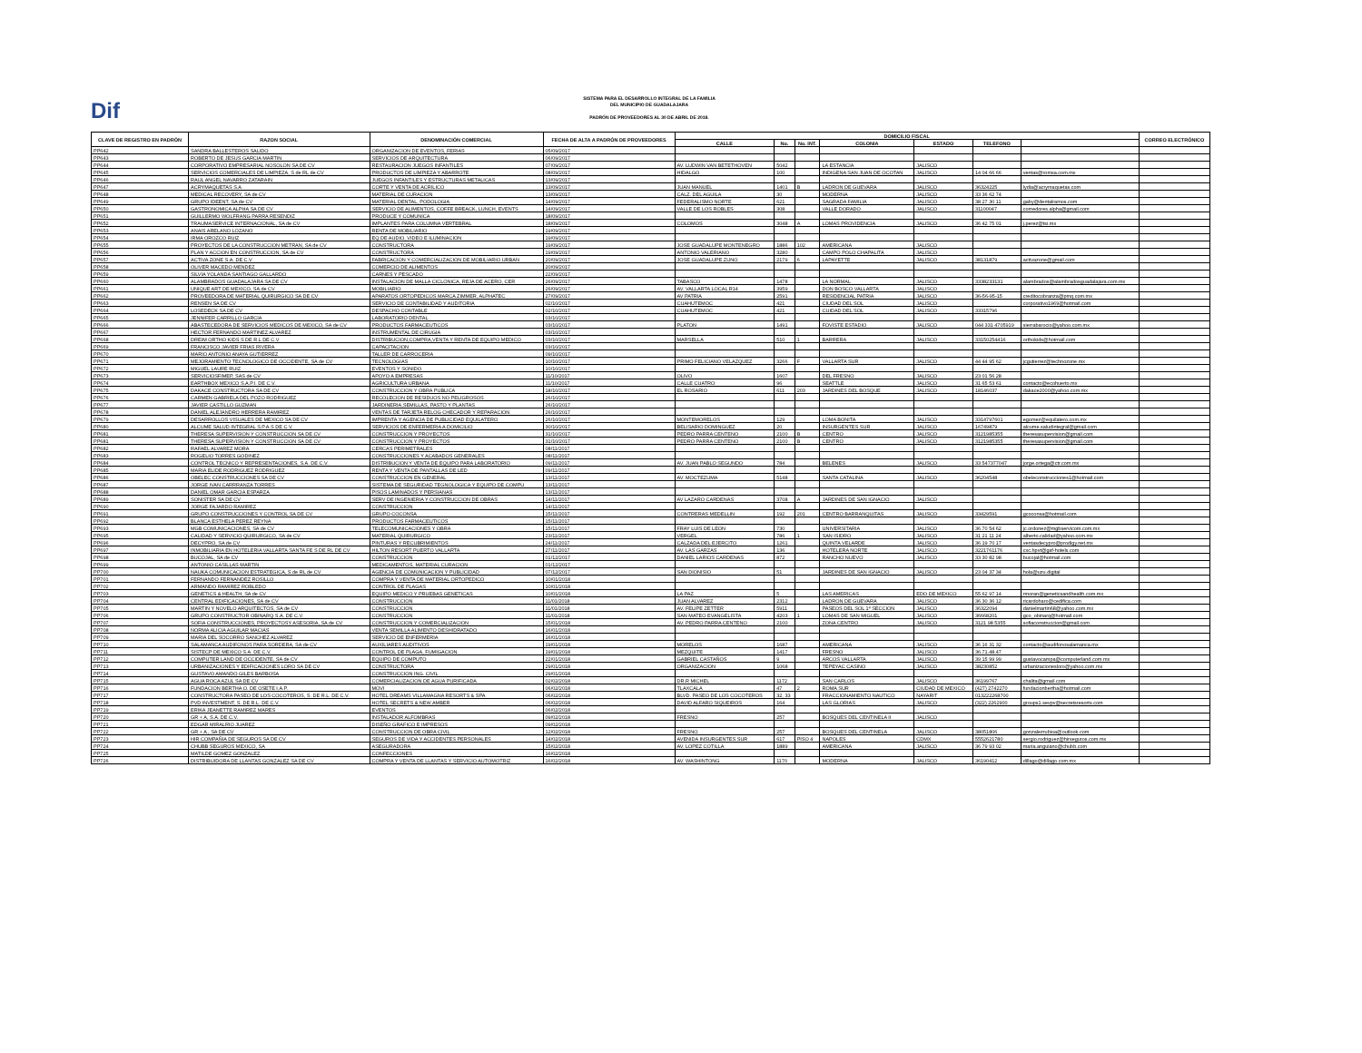Dif
SISTEMA PARA EL DESARROLLO INTEGRAL DE LA FAMILIA
DEL MUNICIPIO DE GUADALAJARA
PADRÓN DE PROVEEDORES AL 30 DE ABRIL DE 2018.
| CLAVE DE REGISTRO EN PADRÓN | RAZON SOCIAL | DENOMINACIÓN COMERCIAL | FECHA DE ALTA A PADRÓN DE PROVEEDORES | DOMICILIO FISCAL | | | | | | | CORREO ELECTRÓNICO |
| --- | --- | --- | --- | --- | --- | --- | --- | --- | --- | --- | --- |
| | | | | CALLE | No. | No. INT. | COLONIA | ESTADO | TELEFONO | | |
| PP642 | SANDRA BALLESTEROS SALIDO | ORGANIZACION DE EVENTOS, FERIAS | 05/09/2017 | | | | | | | | |
| PP643 | ROBERTO DE JESUS GARCIA MARTIN | SERVICIOS DE ARQUITECTURA | 06/09/2017 | | | | | | | | |
| PP644 | CORPORATIVO EMPRESARIAL NOSOLON SA DE CV | RESTAURACION JUEGOS INFANTILES | 07/09/2017 | AV. LUDWIN VAN BETETHOVEN | 5042 | | LA ESTANCIA | JALISCO | | | |
| PP645 | SERVICIOS COMERCIALES DE LIMPIEZA, S de RL de CV | PRODUCTOS DE LIMPIEZA Y ABARROTE | 08/09/2017 | HIDALGO | 100 | | INDIGENA SAN JUAN DE OCOTAN | JALISCO | 14 04 66 66 | ventas@romsa.com.mx | |
| PP646 | RAUL ANGEL NAVARRO ZATARAIN | JUEGOS INFANTILES Y ESTRUCTURAS METALICAS | 13/09/2017 | | | | | | | | |
| PP647 | ACRYMAQUETAS S.A | CORTE Y VENTA DE ACRILICO | 13/09/2017 | JUAN MANUEL | 1401 | B | LADRON DE GUEVARA | JALISCO | 36324225 | lydia@acrymaquetas.com | |
| PP648 | MEDICAL RECOVERY, SA de CV | MATERIAL DE CURACION | 13/09/2017 | CALZ. DEL AGUILA | 30 | | MODERNA | JALISCO | 33 36 62 74 | | |
| PP649 | GRUPO IDEENT, SA de CV | MATERIAL DENTAL, PODOLOGIA | 14/09/2017 | FEDERALISMO NORTE | 621 | | SAGRADA FAMILIA | JALISCO | 38 27 30 11 | gaby@dentalramos.com | |
| PP650 | GASTRONOMICA ALPHA SA DE CV | SERVICIO DE ALIMENTOS, COFFE BREACK, LUNCH, EVENTS | 14/09/2017 | VALLE DE LOS ROBLES | 308 | | VALLE DORADO | JALISCO | 31100047 | comedores.alpha@gmail.com | |
| PP651 | GUILLERMO WOLFRANG PARRA RESENDIZ | PRODUCE Y COMUNICA | 18/09/2017 | | | | | | | | |
| PP652 | TRAUMASERVICE INTERNACIONAL, SA de CV | IMPLANTES PARA COLUMNA VERTEBRAL | 18/09/2017 | COLOMOS | 3048 | A | LOMAS PROVIDENCIA | JALISCO | 36 42 75 01 | j.perez@tsi.mx | |
| PP653 | ANAIS ARELANO LOZANO | RENTA DE MOBILIARIO | 19/09/2017 | | | | | | | | |
| PP654 | IRMA OROZCO RUIZ | EQ DE AUDIO, VIDEO E ILUMINACION | 19/09/2017 | | | | | | | | |
| PP655 | PROYECTOS DE LA CONSTRUCCION METRAN, SA de CV | CONSTRUCTORA | 19/09/2017 | JOSE GUADALUPE MONTENEGRO | 1886 | 102 | AMERICANA | JALISCO | | | |
| PP656 | PLAN Y ACCION EN CONSTRUCCION, SA de CV | CONSTRUCTORA | 19/09/2017 | ANTONIO VALERIANO | 3280 | | CAMPO POLO CHAPALITA | JALISCO | | | |
| PP657 | ACTIVA ZONE S.A. DE C.V. | FABRICACION Y COMERCIALIZACION DE MOBILIARIO URBAN | 20/09/2017 | JOSE GUADALUPE ZUNO | 2179 | 6 | LAPAYETTE | JALISCO | 38131879 | activazone@gmail.com | |
| PP658 | OLIVER MACEDO MENDEZ | COMERCIO DE ALIMENTOS | 20/09/2017 | | | | | | | | |
| PP659 | SILVIA YOLANDA SANTIAGO GALLARDO | CARNES Y PESCADO | 22/09/2017 | | | | | | | | |
| PP660 | ALAMBRADOS GUADALAJARA SA DE CV | INSTALACION DE MALLA CICLONICA, REJA DE ACERO, CER | 26/09/2017 | TABASCO | 1478 | | LA NORMAL | JALISCO | 3338233131 | alambrados@alambradosguadalajara.com.mx | |
| PP661 | UNIQUE ART DE MEXICO, SA de CV | MOBILIARIO | 26/09/2017 | AV. VALLARTA LOCAL R14 | 3959 | | DON BOSCO VALLARTA | JALISCO | | | |
| PP662 | PROVEEDORA DE MATERIAL QUIRURGICO SA DE CV | APARATOS ORTOPEDICOS MARCA ZIMMER, ALPHATEC | 27/09/2017 | AV PATRIA | 2591 | | RESIDENCIAL PATRIA | JALISCO | 36-56-95-15 | creditocobranza@pmq.com.mx | |
| PP663 | RENSEN SA DE CV | SERVICIO DE CONTABILIDAD Y AUDITORIA | 02/10/2017 | CUAHUTEMOC | 421 | | CIUDAD DEL SOL | JALISCO | | corporativo1969@hotmail.com | |
| PP664 | LOSEDECK SA DE CV | DESPACHO CONTABLE | 02/10/2017 | CUAHUTEMOC | 421 | | CUIDAD DEL SOL | JALISCO | 33315796 | | |
| PP665 | JENNIFER CARRILLO GARCIA | LABORATORIO DENTAL | 03/10/2017 | | | | | | | | |
| PP666 | ABASTECEDORA DE SERVICIOS MEDICOS DE MEXICO, SA de CV | PRODUCTOS FARMACEUTICOS | 03/10/2017 | PLATON | 1491 | | FOVISTE ESTADIO | JALISCO | 044 331 4705919 | sierrabarocio@yahoo.com.mx | |
| PP667 | HECTOR FERNANDO MARTINEZ ALVAREZ | INSTRUMENTAL DE CIRUGIA | 03/10/2017 | | | | | | | | |
| PP668 | DREIM ORTHO KIDS S DE R.L DE C.V | DISTRIBUCION,COMPRA,VENTA Y RENTA DE EQUIPO MEDICO | 03/10/2017 | MARSELLA | 510 | 1 | BARRERA | JALISCO | 33150254416 | orthokids@hotmail.com | |
| PP669 | FRANCISCO JAVIER FRIAS RIVERA | CAPACITACION | 03/10/2017 | | | | | | | | |
| PP670 | MARIO ANTONIO ANAYA GUTIERREZ | TALLER DE CARROCERIA | 09/10/2017 | | | | | | | | |
| PP671 | MEJORAMIENTO TECNOLOGICO DE OCCIDENTE, SA de CV | TECNOLOGIAS | 10/10/2017 | PRIMO FELICIANO VELAZQUEZ | 3266 | F | VALLARTA SUR | JALISCO | 44 44 95 62 | jcgutierrez@technozone.mx | |
| PP672 | MIGUEL LAURE RUIZ | EVENTOS Y SONIDO | 10/10/2017 | | | | | | | | |
| PP673 | SERVICIOSFIMEP, SAS de CV | APOYO A EMPRESAS | 11/10/2017 | OLIVO | 1607 | | DEL FRESNO | JALISCO | 23 01 56 28 | | |
| PP674 | EARTHBOX MEXICO S.A.P.I. DE C.V. | AGRICULTURA URBANA | 11/10/2017 | CALLE CUATRO | 96 | | SEATTLE | JALISCO | 31 65 53 61 | contacto@ecohuerto.mx | |
| PP675 | DAKACE CONSTRUCTORA SA DE CV | CONSTRUCCION Y OBRA PUBLICA | 18/10/2017 | EL ROSARIO | 611 | 203 | JARDINES DEL BOSQUE | JALISCO | 18146037 | dakace2000@yahoo.com.mx | |
| PP676 | CARMEN GABRIELA DEL POZO RODRIGUEZ | RECOLECION DE RESIDUOS NO PELIGROSOS | 26/10/2017 | | | | | | | | |
| PP677 | JAVIER CASTILLO GUZMAN | JARDINERIA,SEMILLAS, PASTO Y PLANTAS | 26/10/2017 | | | | | | | | |
| PP678 | DANIEL ALEJANDRO HERRERA RAMIREZ | VENTAS DE TARJETA RELOG CHECADOR Y REPARACION | 26/10/2017 | | | | | | | | |
| PP679 | DESARROLLOS VISUALES DE MEXICO SA DE CV | IMPRENTA Y AGENCIA DE PUBLICIDAD EQUILATERO | 26/10/2017 | MONTEMORELOS | 129 | | LOMA BONITA | JALISCO | 3314797601 | egomez@equilatero.com.mx | |
| PP680 | ALCUME SALUD INTEGRAL S.P.A.S DE C.V. | SERVICIOS DE ENFERMERIA A DOMICILIO | 30/10/2017 | BELISARIO DOMINGUEZ | 20 | | INSURGENTES SUR | JALISCO | 16749879 | alcume.saludintegral@gmail.com | |
| PP681 | THERESA SUPERVISION Y CONSTRUCCION SA DE CV | CONSTRUCCION Y PROYECTOS | 31/10/2017 | PEDRO PARRA CENTENO | 2100 | B | CENTRO | JALISCO | 3121985355 | theresasupervision@gmail.com | |
| PP681 | THERESA SUPERVISION Y CONSTRUCCION SA DE CV | CONSTRUCCION Y PROYECTOS | 31/10/2017 | PEDRO PARRA CENTENO | 2100 | B | CENTRO | JALISCO | 3121985355 | theresasupervision@gmail.com | |
| PP682 | RAFAEL ALVAREZ MORA | CERCAS PERIMETRALES | 08/11/2017 | | | | | | | | |
| PP683 | ROGELIO TORRES GODINEZ | CONSTRUCCIONES Y ACABADOS GENERALES | 08/11/2017 | | | | | | | | |
| PP684 | CONTROL TECNICO Y REPRESENTACIONES, S.A. DE C.V. | DISTRIBUCION Y VENTA DE EQUIPO PARA LABORATORIO | 09/11/2017 | AV. JUAN PABLO SEGUNDO | 784 | | BELENES | JALISCO | 33 547377047 | jorge.ortega@ctr.com.mx | |
| PP685 | MARIA ELIDE RODRIGUEZ RODRIGUEZ | RENTA Y VENTA DE PANTALLAS DE LED | 09/11/2017 | | | | | | | | |
| PP686 | OBELEC CONSTRUCCIONES SA DE CV | CONSTRUCCION EN GENERAL | 13/11/2017 | AV. MOCTEZUMA | 5148 | | SANTA CATALINA | JALISCO | 36204548 | obeleconstrucciones1@hotmail.com | |
| PP687 | JORGE IVAN CARRRANZA TORRES | SISTEMA DE SEGURIDAD TEGNOLOGICA Y EQUIPO DE COMPU | 13/11/2017 | | | | | | | | |
| PP688 | DANIEL OMAR GARCIA ESPARZA | PISOS LAMINADOS Y PERSIANAS | 13/11/2017 | | | | | | | | |
| PP689 | SONISTER SA DE CV | SERV DE INGENIERIA Y CONSTRUCCION DE OBRAS | 14/11/2017 | AV LAZARO CARDENAS | 3708 | A | JARDINES DE SAN IGNACIO | JALISCO | | | |
| PP690 | JORGE FAJARDO RAMIREZ | CONSTRUCCION | 14/11/2017 | | | | | | | | |
| PP691 | GRUPO CONSTRUCCIONES Y CONTROL SA DE CV | GRUPO COCONSA | 15/11/2017 | CONTRERAS MEDELLIN | 192 | 201 | CENTRO BARRANQUITAS | JALISCO | 33429591 | gcoconsa@hotmail.com | |
| PP692 | BLANCA ESTHELA PEREZ REYNA | PRODUCTOS FARMACEUTICOS | 15/11/2017 | | | | | | | | |
| PP693 | MGB COMUNICACIONES, SA de CV | TELECOMUNICACIONES Y OBRA | 15/11/2017 | FRAY LUIS DE LEON | 730 | | UNIVERSITARIA | JALISCO | 36 70 54 62 | jc.ordonez@mgbservicom.com.mx | |
| PP695 | CALIDAD Y SERVICIO QUIRURGICO, SA de CV | MATERIAL QUIRURGICO | 23/11/2017 | VERGEL | 786 | 1 | SAN ISIDRO | JALISCO | 31 21 11 24 | alberto.calidad@yahoo.com.mx | |
| PP696 | DECYPRO, SA de CV | PINTURAS Y RECUBRIMIENTOS | 24/11/2017 | CALZADA DEL EJERCITO | 1261 | | QUINTA VELARDE | JALISCO | 36 19 70 17 | ventasdecypro@prodigy.net.mx | |
| PP697 | INMOBILIARIA EN HOTELERIA VALLARTA SANTA FE S DE RL DE CV | HILTON RESORT PUERTO VALLARTA | 27/11/2017 | AV. LAS GARZAS | 136 | | HOTELERA NORTE | JALISCO | 3221761176 | cxc.hpvt@gsf-hotels.com | |
| PP698 | BUCOJAL, SA de CV | CONSTRUCCION | 01/12/2017 | DANIEL LARIOS CARDENAS | 872 | | RANCHO NUEVO | JALISCO | 33 30 82 98 | bucojal@hotmail.com | |
| PP699 | ANTONIO CASILLAS MARTIN | MEDICAMENTOS, MATERIAL CURACION | 01/12/2017 | | | | | | | | |
| PP700 | NAUKA COMUNICACION ESTRATEGICA, S de RL de CV | AGENCIA DE COMUNICACION Y PUBLICIDAD | 07/12/2017 | SAN DIONISIO | 51 | | JARDINES DE SAN IGNACIO | JALISCO | 23 04 37 34 | hola@uzu.digital | |
| PP701 | FERNANDO FERNANDEZ ROSILLO | COMPRA Y VENTA DE MATERIAL ORTOPEDICO | 10/01/2018 | | | | | | | | |
| PP702 | ARMANDO RAMIREZ ROBLEDO | CONTROL DE PLAGAS | 10/01/2018 | | | | | | | | |
| PP703 | GENETICS & HEALTH, SA de CV | EQUIPO MEDICO Y PRUEBAS GENETICAS | 10/01/2018 | LA PAZ | 5 | | LAS AMERICAS | EDO.DE MEXICO | 55 62 97 14 | rmoran@geneticsandhealth.com.mx | |
| PP704 | CENTRAL EDIFICACIONES, SA de CV | CONSTRUCCION | 11/01/2018 | JUAN ALVAREZ | 2312 | | LADRON DE GUEVARA | JALISCO | 36 30 36 12 | ricardoharo@cedifica.com | |
| PP705 | MARTIN Y NOVELO ARQUITECTOS, SA de CV | CONSTRUCCION | 11/01/2018 | AV. FELIPE ZETTER | 5911 | | PASEOS DEL SOL 1ª SECCION | JALISCO | 36322094 | danielmartin68@yahoo.com.mx | |
| PP706 | GRUPO CONSTRUCTOR OBINARQ S.A. DE C.V. | CONSTRUCCION | 11/01/2018 | SAN MATEO EVANGELISTA | 4203 | 1 | LOMAS DE SAN MIGUEL | JALISCO | 36668201 | gco_obinarq@hotmail.com | |
| PP707 | SOFIA CONSTRUCCIONES, PROYECTOSY ASESORIA, SA de CV | CONSTRUCCION Y COMERCIALIZACION | 15/01/2018 | AV. PEDRO PARRA CENTENO | 2100 | | ZONA CENTRO | JALISCO | 3121 98 5355 | sofiaconstruccion@gmail.com | |
| PP708 | NORMA ALICIA AGUILAR MACIAS | VENTA SEMILLA ALIMENTO DESHIDRATADO | 16/01/2018 | | | | | | | | |
| PP709 | MARIA DEL SOCORRO SANCHEZ ALVAREZ | SERVICIO DE ENFERMERIA | 16/01/2018 | | | | | | | | |
| PP710 | SALAMANCA AUDIFONOS PARA SORDERA, SA de CV | AUXILIARES AUDITIVOS | 19/01/2018 | MORELOS | 1687 | | AMERICANA | JALISCO | 36 16 31 32 | contacto@audifonosalamanca.mx | |
| PP711 | SISTECP DE MEXICO S.A. DE C.V. | CONTROL DE PLAGA, FUMIGACION | 19/01/2018 | MEZQUITE | 1417 | | FRESNO | JALISCO | 36.71.48.47 | | |
| PP712 | COMPUTER LAND DE OCCIDENTE, SA de CV | EQUIPO DE COMPUTO | 22/01/2018 | GABRIEL CASTAÑOS | 9 | | ARCOS VALLARTA | JALISCO | 39 15 99 99 | gustavocampa@computerland.com.mx | |
| PP713 | URBANIZACIONES Y EDIFICACIONES LORO SA DE CV | CONSTRUCTORA | 29/01/2018 | ORGANIZACION | 1068 | | TEPEYAC CASINO | JALISCO | 38230852 | urbanizacionesloro@yahoo.com.mx | |
| PP714 | GUSTAVO AMANDO GILES BARBOSA | CONSTRUCCION ING. CIVIL | 29/01/2018 | | | | | | | | |
| PP715 | AGUA ROCA AZUL SA DE CV | COMERCIALIZACION DE AGUA PURIFICADA | 02/02/2018 | DR.R MICHEL | 1172 | | SAN CARLOS | JALISCO | 36199767 | chalita@gmail.com | |
| PP716 | FUNDACION BERTHA O. DE OSETE I.A.P. | MOVI | 06/02/2018 | TLAXCALA | 47 | 2 | ROMA SUR | CIUDAD DE MEXICO | (427) 2742270 | fundacionbertha@hotmail.com | |
| PP717 | CONSTRUCTORA PASEO DE LOS COCOTEROS, S. DE R.L. DE C.V. | HOTEL DREAMS VILLAMAGNA RESORTS & SPA | 06/02/2018 | BLVD. PASEO DE LOS COCOTEROS | 32, 33 | | FRACCIONAMIENTO NAUTICO | NAYARIT | 013222268700 | | |
| PP718 | PVD INVESTMENT, S. DE R.L. DE C.V. | HOTEL SECRETS & NEW AMBER | 06/02/2018 | DAVID ALFARO SIQUEIROS | 164 | | LAS GLORIAS | JALISCO | (322) 2262900 | groups1.sevpv@secretsresorts.com | |
| PP719 | ERIKA JEANETTE RAMIREZ MARES | EVENTOS | 06/02/2018 | | | | | | | | |
| PP720 | GR + A, S.A. DE C.V. | INSTALADOR ALFOMBRAS | 09/02/2018 | FRESNO | 257 | | BOSQUES DEL CENTINELA II | JALISCO | | | |
| PP721 | EDGAR MIRALRIO JUAREZ | DISEÑO GRAFICO E IMPRESOS | 09/02/2018 | | | | | | | | |
| PP722 | GR + A , SA DE CV | CONSTRUCCION DE OBRA CIVIL | 12/02/2018 | FRESNO | 257 | | BOSQUES DEL CENTINELA | JALISCO | 38051806 | gonzalezrubioa@outlook.com | |
| PP723 | HIR COMPAÑIA DE SEGUROS SA DE CV | SEGUROS DE VIDA Y ACCIDENTES PERSONALES | 14/02/2018 | AVENIDA INSURGENTES SUR | 617 | PISO 4 | NAPOLES | CDMX | 5552621780 | sergio.rodriguez@hirseguros.com.mx | |
| PP724 | CHUBB SEGUROS MEXICO, SA | ASEGURADORA | 15/02/2018 | AV. LOPEZ COTILLA | 1889 | | AMERICANA | JALISCO | 36 79 93 02 | maria.anguiano@chubb.com | |
| PP725 | MATILDE GOMEZ GONZALEZ | CONFECCIONES | 16/02/2018 | | | | | | | | |
| PP726 | DISTRIBUIDORA DE LLANTAS GONZALEZ SA DE CV | COMPRA Y VENTA DE LLANTAS Y SERVICIO AUTOMOTRIZ | 16/02/2018 | AV. WASHINTONG | 1170 | | MODERNA | JALISCO | 36190412 | dillago@dillago.com.mx | |